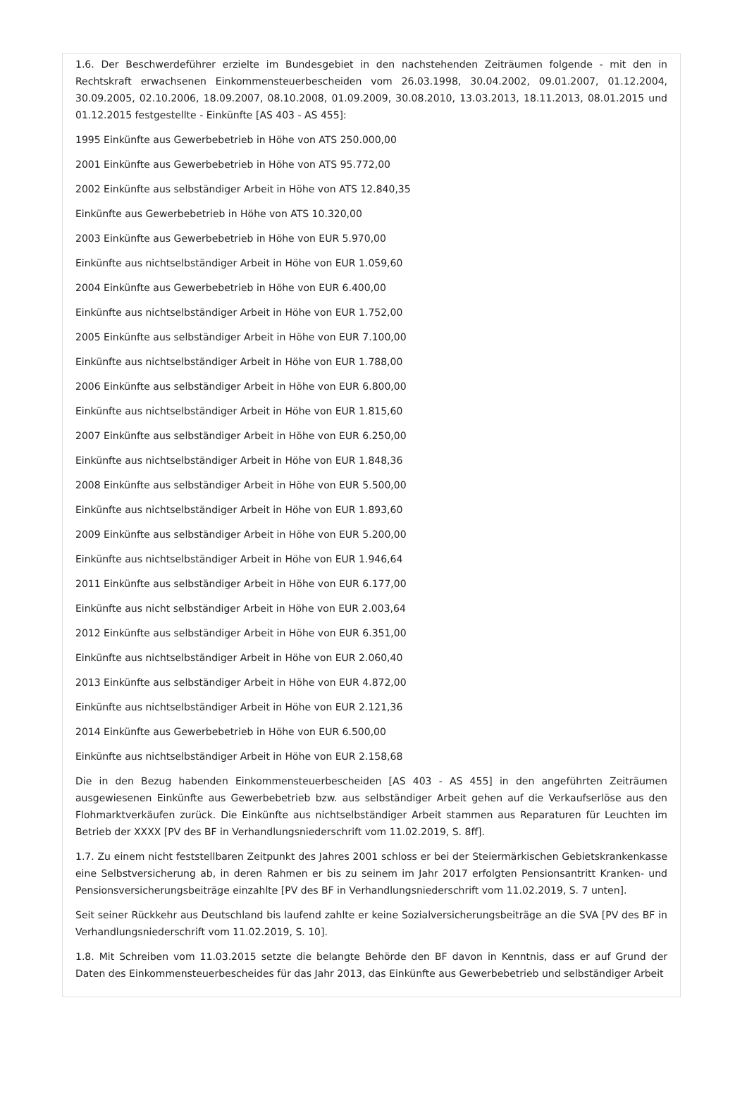1.6. Der Beschwerdeführer erzielte im Bundesgebiet in den nachstehenden Zeiträumen folgende - mit den in Rechtskraft erwachsenen Einkommensteuerbescheiden vom 26.03.1998, 30.04.2002, 09.01.2007, 01.12.2004, 30.09.2005, 02.10.2006, 18.09.2007, 08.10.2008, 01.09.2009, 30.08.2010, 13.03.2013, 18.11.2013, 08.01.2015 und 01.12.2015 festgestellte - Einkünfte [AS 403 - AS 455]:
1995 Einkünfte aus Gewerbebetrieb in Höhe von ATS 250.000,00
2001 Einkünfte aus Gewerbebetrieb in Höhe von ATS 95.772,00
2002 Einkünfte aus selbständiger Arbeit in Höhe von ATS 12.840,35
Einkünfte aus Gewerbebetrieb in Höhe von ATS 10.320,00
2003 Einkünfte aus Gewerbebetrieb in Höhe von EUR 5.970,00
Einkünfte aus nichtselbständiger Arbeit in Höhe von EUR 1.059,60
2004 Einkünfte aus Gewerbebetrieb in Höhe von EUR 6.400,00
Einkünfte aus nichtselbständiger Arbeit in Höhe von EUR 1.752,00
2005 Einkünfte aus selbständiger Arbeit in Höhe von EUR 7.100,00
Einkünfte aus nichtselbständiger Arbeit in Höhe von EUR 1.788,00
2006 Einkünfte aus selbständiger Arbeit in Höhe von EUR 6.800,00
Einkünfte aus nichtselbständiger Arbeit in Höhe von EUR 1.815,60
2007 Einkünfte aus selbständiger Arbeit in Höhe von EUR 6.250,00
Einkünfte aus nichtselbständiger Arbeit in Höhe von EUR 1.848,36
2008 Einkünfte aus selbständiger Arbeit in Höhe von EUR 5.500,00
Einkünfte aus nichtselbständiger Arbeit in Höhe von EUR 1.893,60
2009 Einkünfte aus selbständiger Arbeit in Höhe von EUR 5.200,00
Einkünfte aus nichtselbständiger Arbeit in Höhe von EUR 1.946,64
2011 Einkünfte aus selbständiger Arbeit in Höhe von EUR 6.177,00
Einkünfte aus nicht selbständiger Arbeit in Höhe von EUR 2.003,64
2012 Einkünfte aus selbständiger Arbeit in Höhe von EUR 6.351,00
Einkünfte aus nichtselbständiger Arbeit in Höhe von EUR 2.060,40
2013 Einkünfte aus selbständiger Arbeit in Höhe von EUR 4.872,00
Einkünfte aus nichtselbständiger Arbeit in Höhe von EUR 2.121,36
2014 Einkünfte aus Gewerbebetrieb in Höhe von EUR 6.500,00
Einkünfte aus nichtselbständiger Arbeit in Höhe von EUR 2.158,68
Die in den Bezug habenden Einkommensteuerbescheiden [AS 403 - AS 455] in den angeführten Zeiträumen ausgewiesenen Einkünfte aus Gewerbebetrieb bzw. aus selbständiger Arbeit gehen auf die Verkaufserlöse aus den Flohmarktverkäufen zurück. Die Einkünfte aus nichtselbständiger Arbeit stammen aus Reparaturen für Leuchten im Betrieb der XXXX [PV des BF in Verhandlungsniederschrift vom 11.02.2019, S. 8ff].
1.7. Zu einem nicht feststellbaren Zeitpunkt des Jahres 2001 schloss er bei der Steiermärkischen Gebietskrankenkasse eine Selbstversicherung ab, in deren Rahmen er bis zu seinem im Jahr 2017 erfolgten Pensionsantritt Kranken- und Pensionsversicherungsbeiträge einzahlte [PV des BF in Verhandlungsniederschrift vom 11.02.2019, S. 7 unten].
Seit seiner Rückkehr aus Deutschland bis laufend zahlte er keine Sozialversicherungsbeiträge an die SVA [PV des BF in Verhandlungsniederschrift vom 11.02.2019, S. 10].
1.8. Mit Schreiben vom 11.03.2015 setzte die belangte Behörde den BF davon in Kenntnis, dass er auf Grund der Daten des Einkommensteuerbescheides für das Jahr 2013, das Einkünfte aus Gewerbebetrieb und selbständiger Arbeit